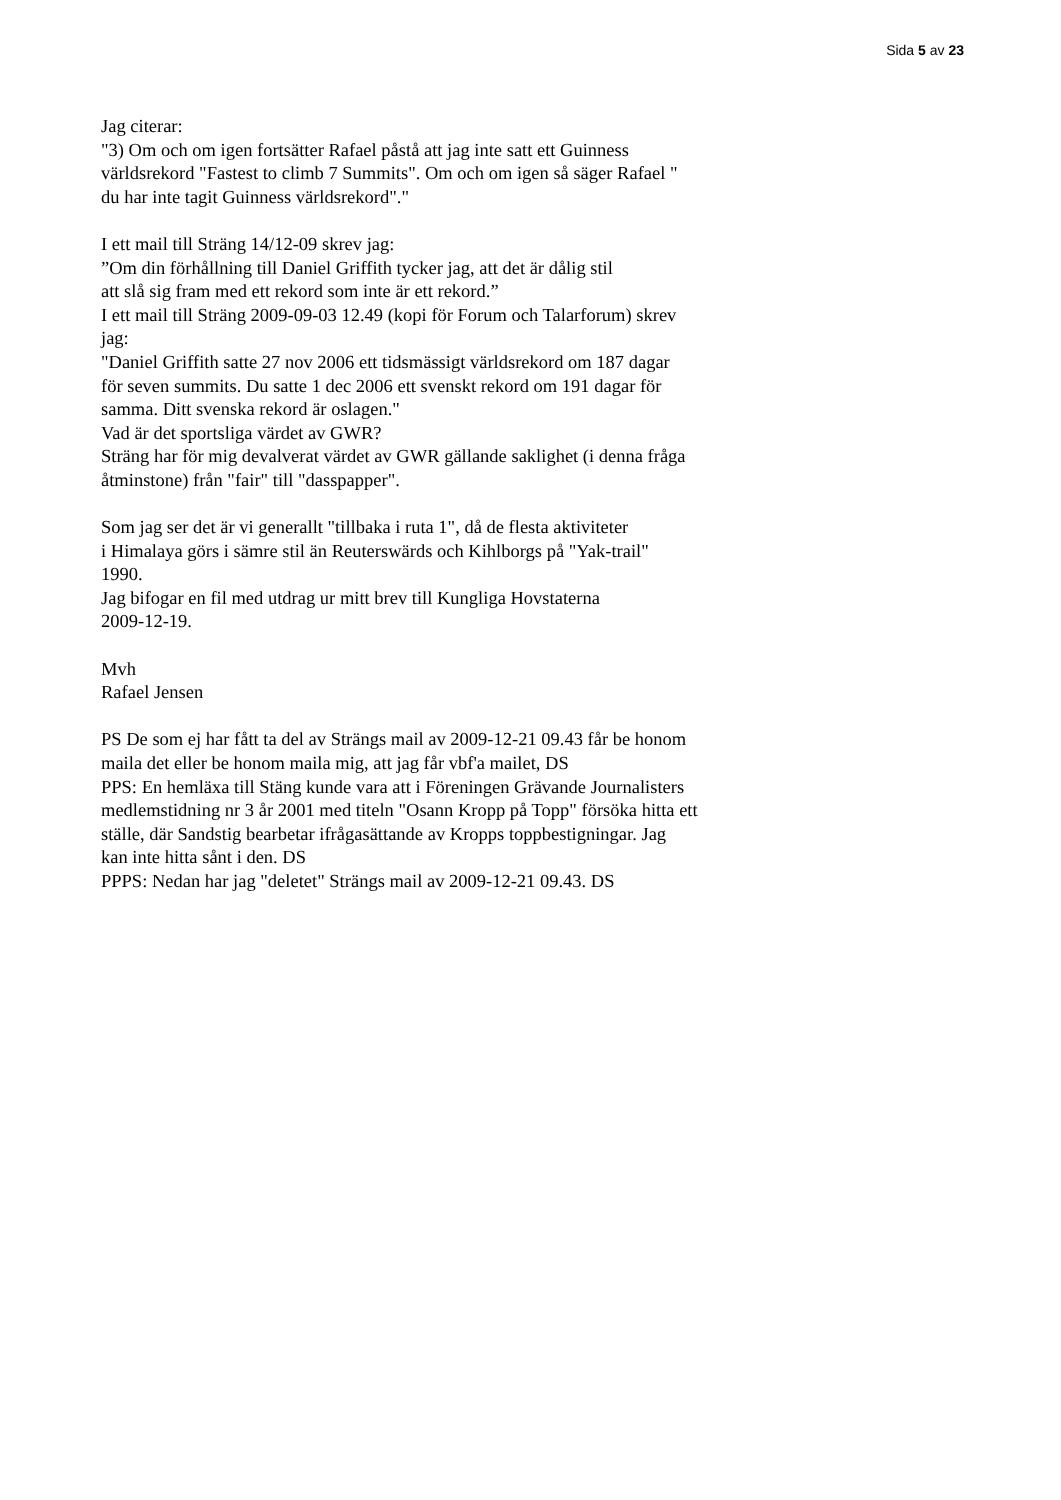Sida 5 av 23
Jag citerar:
"3) Om och om igen fortsätter Rafael påstå att jag inte satt ett Guinness
världsrekord "Fastest to climb 7 Summits". Om och om igen så säger Rafael "
du har inte tagit Guinness världsrekord"."
I ett mail till Sträng 14/12-09 skrev jag:
”Om din förhållning till Daniel Griffith tycker jag, att det är dålig stil
att slå sig fram med ett rekord som inte är ett rekord.”
I ett mail till Sträng 2009-09-03 12.49 (kopi för Forum och Talarforum) skrev
jag:
"Daniel Griffith satte 27 nov 2006 ett tidsmässigt världsrekord om 187 dagar
för seven summits. Du satte 1 dec 2006 ett svenskt rekord om 191 dagar för
samma. Ditt svenska rekord är oslagen."
Vad är det sportsliga värdet av GWR?
Sträng har för mig devalverat värdet av GWR gällande saklighet (i denna fråga
åtminstone) från "fair" till "dasspapper".
Som jag ser det är vi generallt "tillbaka i ruta 1", då de flesta aktiviteter
i Himalaya görs i sämre stil än Reuterswärds och Kihlborgs på "Yak-trail"
1990.
Jag bifogar en fil med utdrag ur mitt brev till Kungliga Hovstaterna
2009-12-19.
Mvh
Rafael Jensen
PS De som ej har fått ta del av Strängs mail av 2009-12-21 09.43 får be honom
maila det eller be honom maila mig, att jag får vbf'a mailet, DS
PPS: En hemläxa till Stäng kunde vara att i Föreningen Grävande Journalisters
medlemstidning nr 3 år 2001 med titeln "Osann Kropp på Topp" försöka hitta ett
ställe, där Sandstig bearbetar ifrågasättande av Kropps toppbestigningar. Jag
kan inte hitta sånt i den. DS
PPPS: Nedan har jag "deletet" Strängs mail av 2009-12-21 09.43. DS